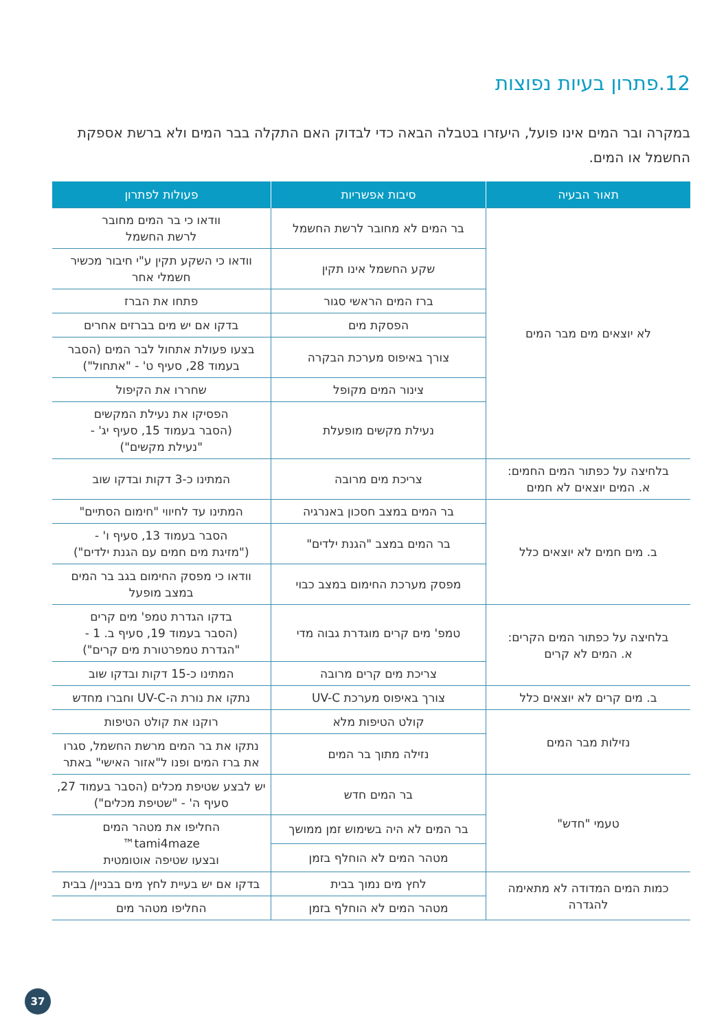12.פתרון בעיות נפוצות
במקרה ובר המים אינו פועל, היעזרו בטבלה הבאה כדי לבדוק האם התקלה בבר המים ולא ברשת אספקת החשמל או המים.
| תאור הבעיה | סיבות אפשריות | פעולות לפתרון |
| --- | --- | --- |
| לא יוצאים מים מבר המים | בר המים לא מחובר לרשת החשמל | וודאו כי בר המים מחובר לרשת החשמל |
| | שקע החשמל אינו תקין | וודאו כי השקע תקין ע"י חיבור מכשיר חשמלי אחר |
| | ברז המים הראשי סגור | פתחו את הברז |
| | הפסקת מים | בדקו אם יש מים בברזים אחרים |
| | צורך באיפוס מערכת הבקרה | בצעו פעולת אתחול לבר המים (הסבר בעמוד 28, סעיף ט' - "אתחול") |
| | צינור המים מקופל | שחררו את הקיפול |
| | נעילת מקשים מופעלת | הפסיקו את נעילת המקשים (הסבר בעמוד 15, סעיף יג' - "נעילת מקשים") |
| בלחיצה על כפתור המים החמים: א. המים יוצאים לא חמים | צריכת מים מרובה | המתינו כ-3 דקות ובדקו שוב |
| ב. מים חמים לא יוצאים כלל | בר המים במצב חסכון באנרגיה | המתינו עד לחיווי "חימום הסתיים" |
| | בר המים במצב "הגנת ילדים" | הסבר בעמוד 13, סעיף ו' - ("מזיגת מים חמים עם הגנת ילדים") |
| | מפסק מערכת החימום במצב כבוי | וודאו כי מפסק החימום בגב בר המים במצב מופעל |
| בלחיצה על כפתור המים הקרים: א. המים לא קרים | טמפ' מים קרים מוגדרת גבוה מדי | בדקו הגדרת טמפ' מים קרים (הסבר בעמוד 19, סעיף ב. 1 - "הגדרת טמפרטורת מים קרים") |
| | צריכת מים קרים מרובה | המתינו כ-15 דקות ובדקו שוב |
| ב. מים קרים לא יוצאים כלל | צורך באיפוס מערכת UV-C | נתקו את נורת ה-UV-C וחברו מחדש |
| נזילות מבר המים | קולט הטיפות מלא | רוקנו את קולט הטיפות |
| | נזילה מתוך בר המים | נתקו את בר המים מרשת החשמל, סגרו את ברז המים ופנו ל"אזור האישי" באתר |
| טעמי "חדש" | בר המים חדש | יש לבצע שטיפת מכלים (הסבר בעמוד 27, סעיף ה' - "שטיפת מכלים") |
| | בר המים לא היה בשימוש זמן ממושך | החליפו את מטהר המים tami4maze™ ובצעו שטיפה אוטומטית |
| | מטהר המים לא הוחלף בזמן | |
| כמות המים המדודה לא מתאימה להגדרה | לחץ מים נמוך בבית | בדקו אם יש בעיית לחץ מים בבניין/ בבית |
| | מטהר המים לא הוחלף בזמן | החליפו מטהר מים |
37